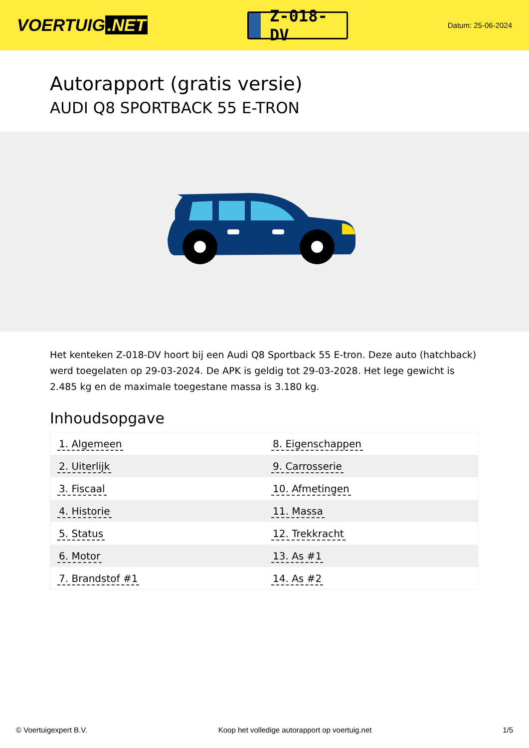VOERTUIG.NET
Z-018-DV
Datum: 25-06-2024
Autorapport (gratis versie)
AUDI Q8 SPORTBACK 55 E-TRON
Het kenteken Z-018-DV hoort bij een Audi Q8 Sportback 55 E-tron. Deze auto (hatchback) werd toegelaten op 29-03-2024. De APK is geldig tot 29-03-2028. Het lege gewicht is 2.485 kg en de maximale toegestane massa is 3.180 kg.
Inhoudsopgave
| 1. Algemeen | 8. Eigenschappen |
| 2. Uiterlijk | 9. Carrosserie |
| 3. Fiscaal | 10. Afmetingen |
| 4. Historie | 11. Massa |
| 5. Status | 12. Trekkracht |
| 6. Motor | 13. As #1 |
| 7. Brandstof #1 | 14. As #2 |
© Voertuigexpert B.V. Koop het volledige autorapport op voertuig.net 1/5